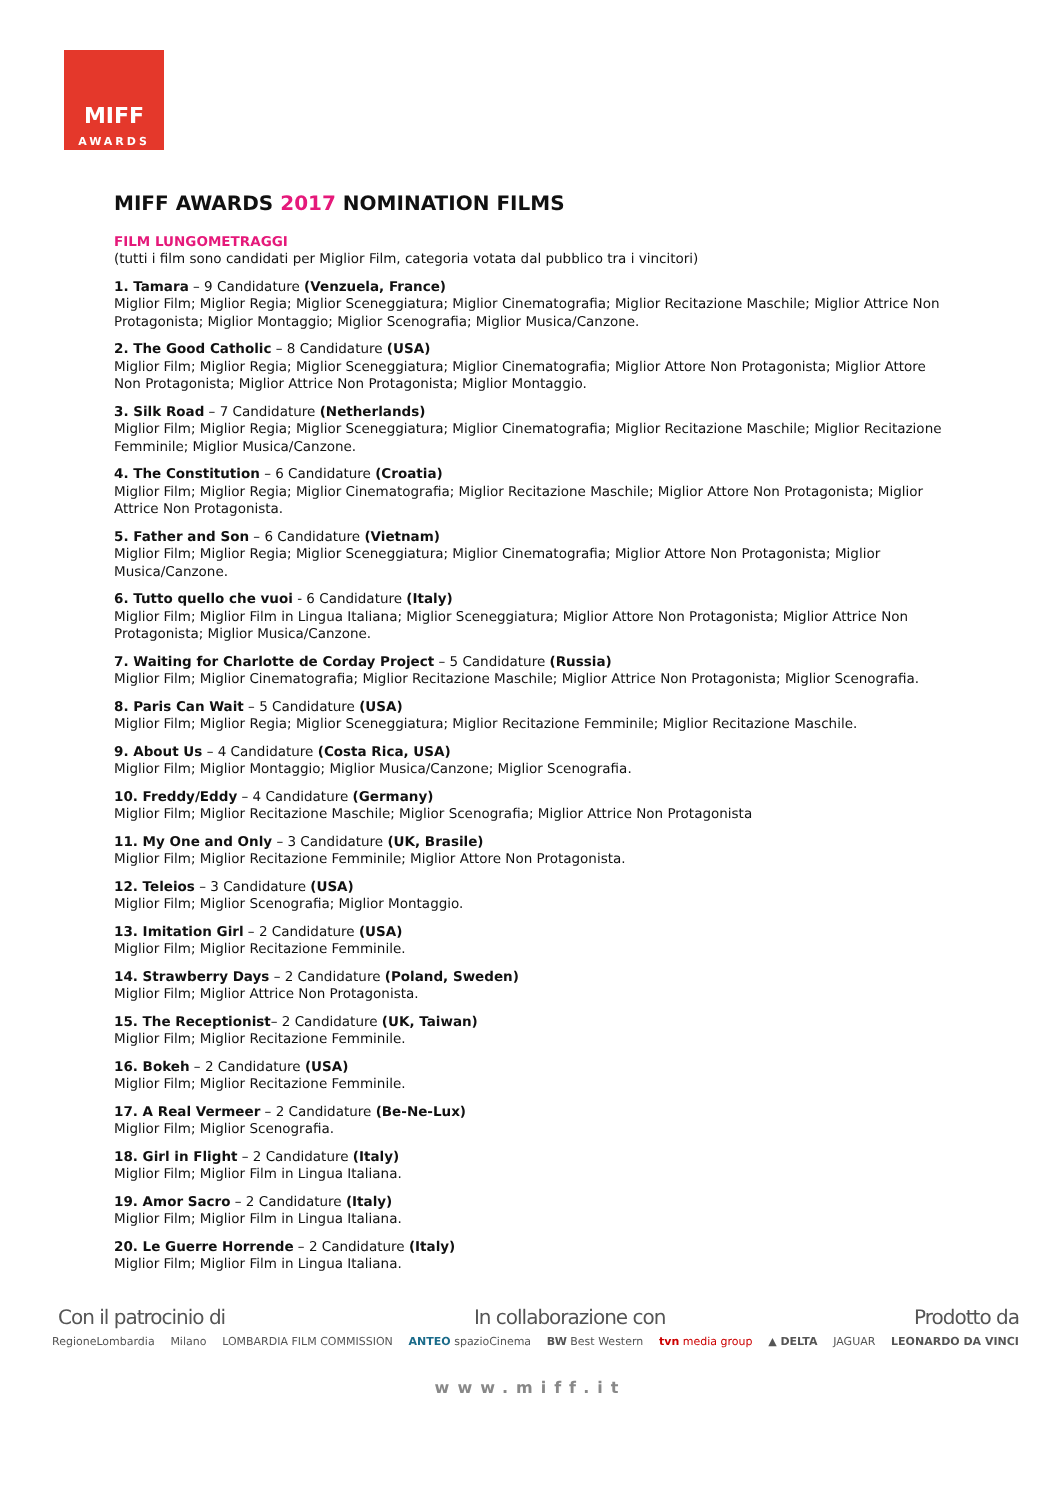MIFF
AWARDS
MIFF AWARDS 2017 NOMINATION FILMS
FILM LUNGOMETRAGGI
(tutti i film sono candidati per Miglior Film, categoria votata dal pubblico tra i vincitori)
1. Tamara – 9 Candidature (Venzuela, France)
Miglior Film; Miglior Regia; Miglior Sceneggiatura; Miglior Cinematografia; Miglior Recitazione Maschile; Miglior Attrice Non Protagonista; Miglior Montaggio; Miglior Scenografia; Miglior Musica/Canzone.
2. The Good Catholic – 8 Candidature (USA)
Miglior Film; Miglior Regia; Miglior Sceneggiatura; Miglior Cinematografia; Miglior Attore Non Protagonista; Miglior Attore Non Protagonista; Miglior Attrice Non Protagonista; Miglior Montaggio.
3. Silk Road – 7 Candidature (Netherlands)
Miglior Film; Miglior Regia; Miglior Sceneggiatura; Miglior Cinematografia; Miglior Recitazione Maschile; Miglior Recitazione Femminile; Miglior Musica/Canzone.
4. The Constitution – 6 Candidature (Croatia)
Miglior Film; Miglior Regia; Miglior Cinematografia; Miglior Recitazione Maschile; Miglior Attore Non Protagonista; Miglior Attrice Non Protagonista.
5. Father and Son – 6 Candidature (Vietnam)
Miglior Film; Miglior Regia; Miglior Sceneggiatura; Miglior Cinematografia; Miglior Attore Non Protagonista; Miglior Musica/Canzone.
6. Tutto quello che vuoi - 6 Candidature (Italy)
Miglior Film; Miglior Film in Lingua Italiana; Miglior Sceneggiatura; Miglior Attore Non Protagonista; Miglior Attrice Non Protagonista; Miglior Musica/Canzone.
7. Waiting for Charlotte de Corday Project – 5 Candidature (Russia)
Miglior Film; Miglior Cinematografia; Miglior Recitazione Maschile; Miglior Attrice Non Protagonista; Miglior Scenografia.
8. Paris Can Wait – 5 Candidature (USA)
Miglior Film; Miglior Regia; Miglior Sceneggiatura; Miglior Recitazione Femminile; Miglior Recitazione Maschile.
9. About Us – 4 Candidature (Costa Rica, USA)
Miglior Film; Miglior Montaggio; Miglior Musica/Canzone; Miglior Scenografia.
10. Freddy/Eddy – 4 Candidature (Germany)
Miglior Film; Miglior Recitazione Maschile; Miglior Scenografia; Miglior Attrice Non Protagonista
11. My One and Only – 3 Candidature (UK, Brasile)
Miglior Film; Miglior Recitazione Femminile; Miglior Attore Non Protagonista.
12. Teleios – 3 Candidature (USA)
Miglior Film; Miglior Scenografia; Miglior Montaggio.
13. Imitation Girl – 2 Candidature (USA)
Miglior Film; Miglior Recitazione Femminile.
14. Strawberry Days – 2 Candidature (Poland, Sweden)
Miglior Film; Miglior Attrice Non Protagonista.
15. The Receptionist– 2 Candidature (UK, Taiwan)
Miglior Film; Miglior Recitazione Femminile.
16. Bokeh – 2 Candidature (USA)
Miglior Film; Miglior Recitazione Femminile.
17. A Real Vermeer – 2 Candidature (Be-Ne-Lux)
Miglior Film; Miglior Scenografia.
18. Girl in Flight – 2 Candidature (Italy)
Miglior Film; Miglior Film in Lingua Italiana.
19. Amor Sacro – 2 Candidature (Italy)
Miglior Film; Miglior Film in Lingua Italiana.
20. Le Guerre Horrende – 2 Candidature (Italy)
Miglior Film; Miglior Film in Lingua Italiana.
Con il patrocinio di In collaborazione con Prodotto da
RegioneLombardia Milano LOMBARDIA FILM COMMISSION ANTEO spazioCinema BW Best Western tvn media group ▲ DELTA JAGUAR LEONARDO DA VINCI
www.miff.it